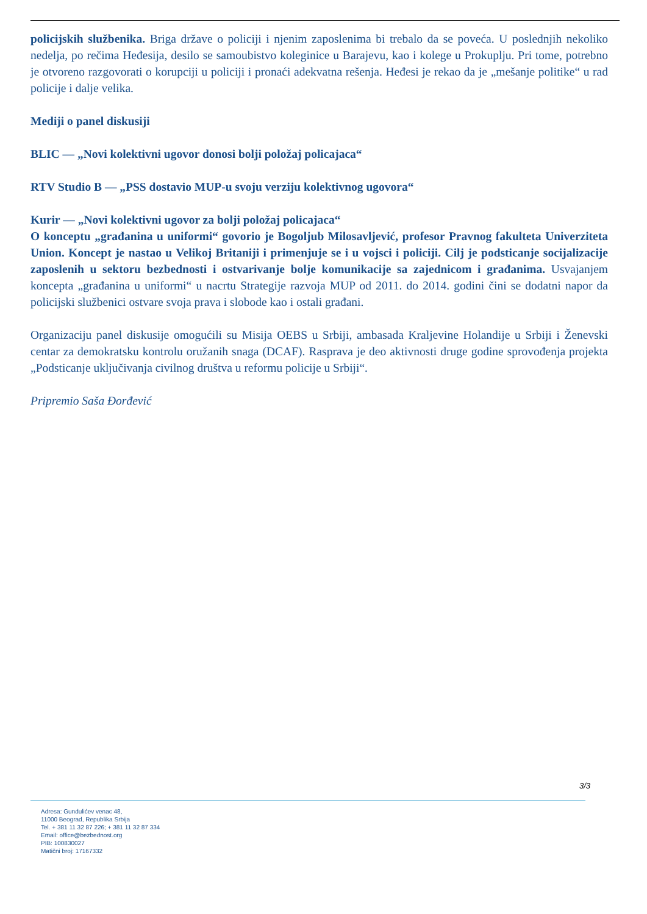policijskih službenika. Briga države o policiji i njenim zaposlenima bi trebalo da se poveća. U poslednjih nekoliko nedelja, po rečima Hеđesija, desilo se samoubistvo koleginice u Barajevu, kao i kolege u Prokuplju. Pri tome, potrebno je otvoreno razgovorati o korupciji u policiji i pronaći adekvatna rešenja. Heđesi je rekao da je „mešanje politike“ u rad policije i dalje velika.
Mediji o panel diskusiji
BLIC — „Novi kolektivni ugovor donosi bolji položaj policajaca“
RTV Studio B — „PSS dostavio MUP-u svoju verziju kolektivnog ugovora“
Kurir — „Novi kolektivni ugovor za bolji položaj policajaca“
O konceptu „građanina u uniformi“ govorio je Bogoljub Milosavljević, profesor Pravnog fakulteta Univerziteta Union. Koncept je nastao u Velikoj Britaniji i primenjuje se i u vojsci i policiji. Cilj je podsticanje socijalizacije zaposlenih u sektoru bezbednosti i ostvarivanje bolje komunikacije sa zajednicom i građanima. Usvajanjem koncepta „građanina u uniformi“ u nacrtu Strategije razvoja MUP od 2011. do 2014. godini čini se dodatni napor da policijski službenici ostvare svoja prava i slobode kao i ostali građani.
Organizaciju panel diskusije omogućili su Misija OEBS u Srbiji, ambasada Kraljevine Holandije u Srbiji i Ženevski centar za demokratsku kontrolu oružanih snaga (DCAF). Rasprava je deo aktivnosti druge godine sprovođenja projekta „Podsticanje uključivanja civilnog društva u reformu policije u Srbiji“.
Pripremio Saša Đorđević
3/3
Adresa: Gundulićev venac 48,
11000 Beograd, Republika Srbija
Tel. + 381 11 32 87 226; + 381 11 32 87 334
Email: office@bezbednost.org
PIB: 100830027
Matični broj: 17167332